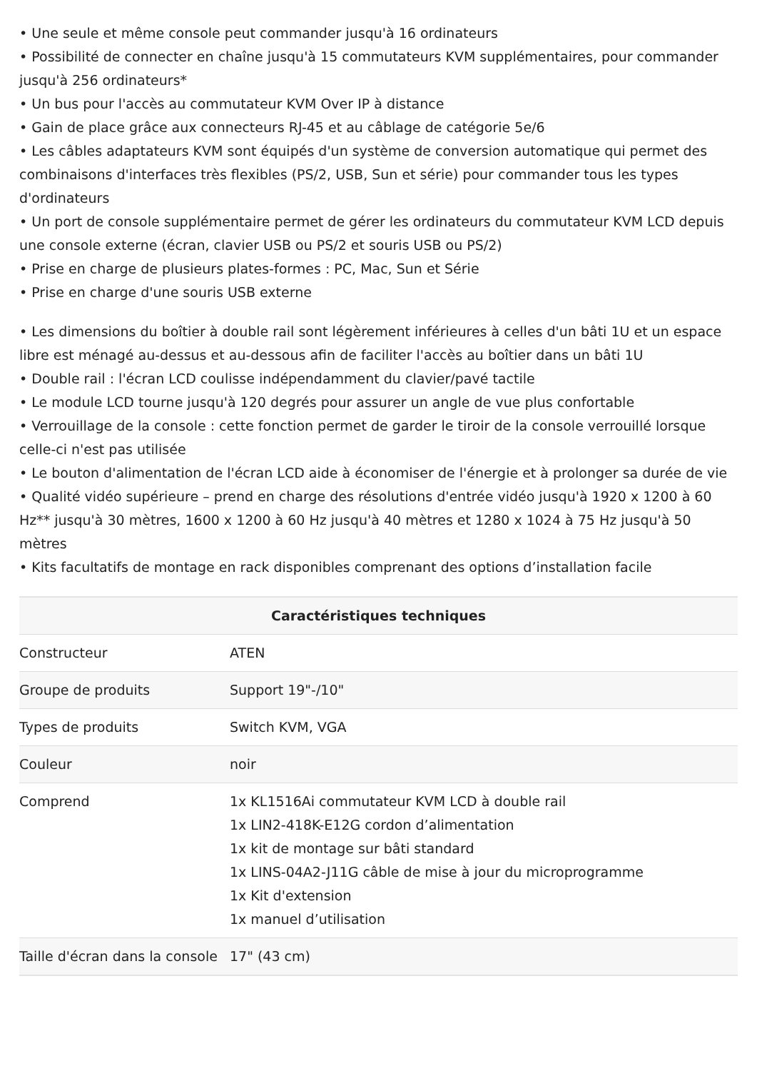• Une seule et même console peut commander jusqu'à 16 ordinateurs
• Possibilité de connecter en chaîne jusqu'à 15 commutateurs KVM supplémentaires, pour commander jusqu'à 256 ordinateurs*
• Un bus pour l'accès au commutateur KVM Over IP à distance
• Gain de place grâce aux connecteurs RJ-45 et au câblage de catégorie 5e/6
• Les câbles adaptateurs KVM sont équipés d'un système de conversion automatique qui permet des combinaisons d'interfaces très flexibles (PS/2, USB, Sun et série) pour commander tous les types d'ordinateurs
• Un port de console supplémentaire permet de gérer les ordinateurs du commutateur KVM LCD depuis une console externe (écran, clavier USB ou PS/2 et souris USB ou PS/2)
• Prise en charge de plusieurs plates-formes : PC, Mac, Sun et Série
• Prise en charge d'une souris USB externe
• Les dimensions du boîtier à double rail sont légèrement inférieures à celles d'un bâti 1U et un espace libre est ménagé au-dessus et au-dessous afin de faciliter l'accès au boîtier dans un bâti 1U
• Double rail : l'écran LCD coulisse indépendamment du clavier/pavé tactile
• Le module LCD tourne jusqu'à 120 degrés pour assurer un angle de vue plus confortable
• Verrouillage de la console : cette fonction permet de garder le tiroir de la console verrouillé lorsque celle-ci n'est pas utilisée
• Le bouton d'alimentation de l'écran LCD aide à économiser de l'énergie et à prolonger sa durée de vie
• Qualité vidéo supérieure – prend en charge des résolutions d'entrée vidéo jusqu'à 1920 x 1200 à 60 Hz** jusqu'à 30 mètres, 1600 x 1200 à 60 Hz jusqu'à 40 mètres et 1280 x 1024 à 75 Hz jusqu'à 50 mètres
• Kits facultatifs de montage en rack disponibles comprenant des options d’installation facile
| Caractéristiques techniques | |
| --- | --- |
| Constructeur | ATEN |
| Groupe de produits | Support 19"-/10" |
| Types de produits | Switch KVM, VGA |
| Couleur | noir |
| Comprend | 1x KL1516Ai commutateur KVM LCD à double rail 1x LIN2-418K-E12G cordon d’alimentation 1x kit de montage sur bâti standard 1x LINS-04A2-J11G câble de mise à jour du microprogramme 1x Kit d'extension 1x manuel d’utilisation |
| Taille d'écran dans la console | 17" (43 cm) |